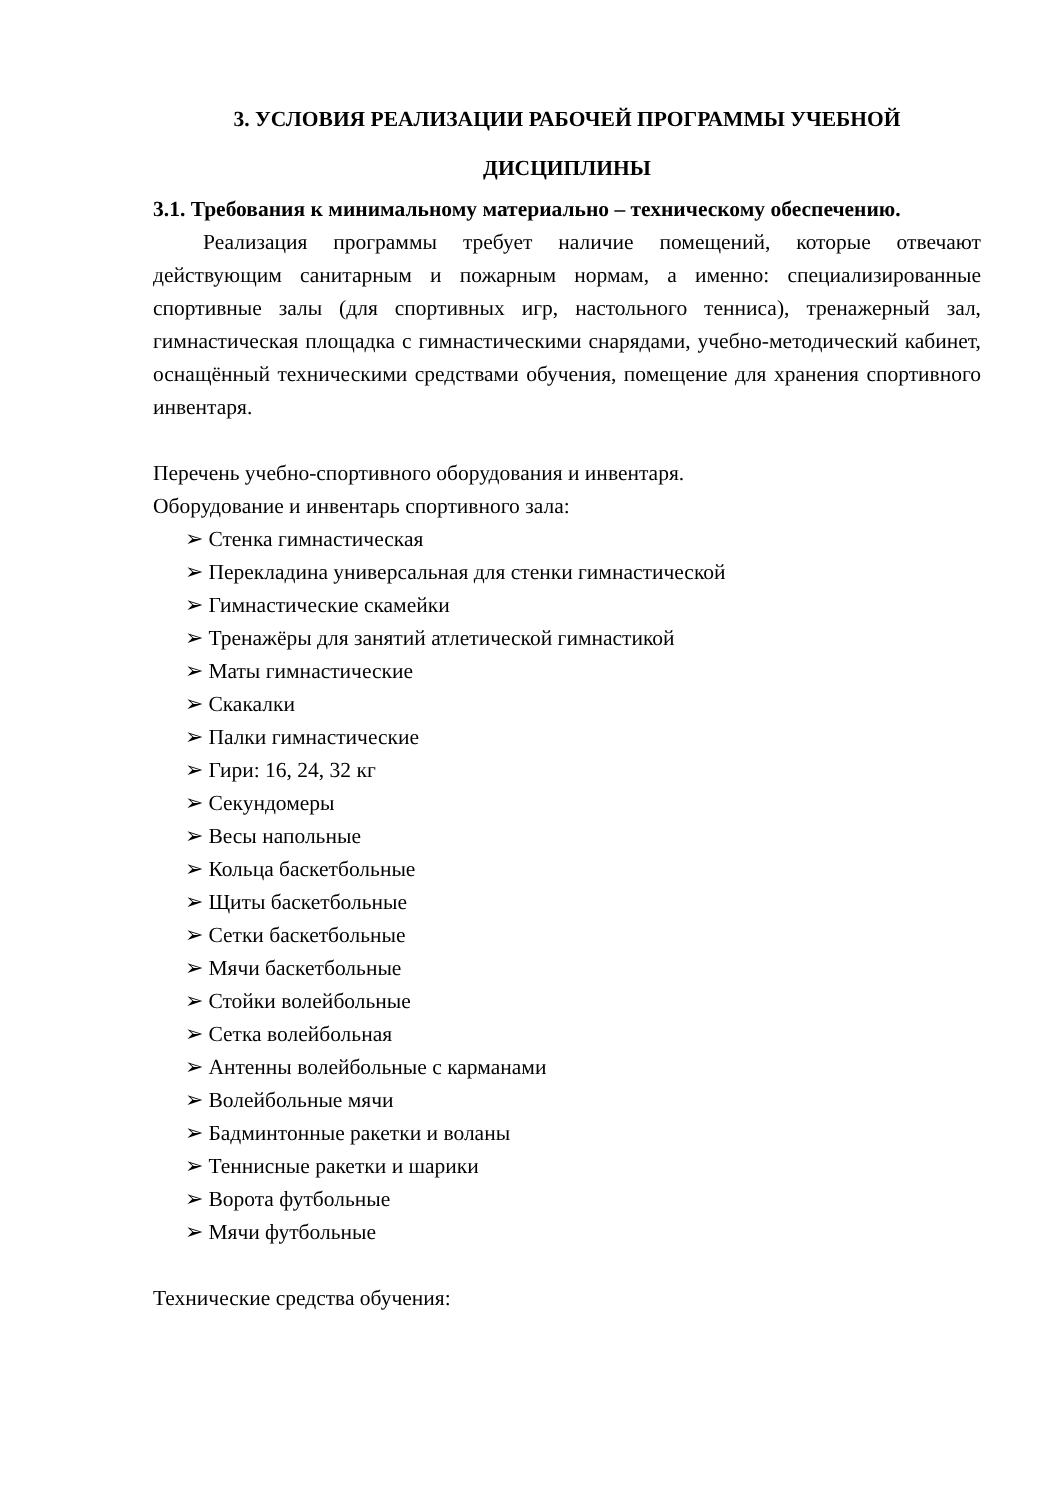3. УСЛОВИЯ РЕАЛИЗАЦИИ РАБОЧЕЙ ПРОГРАММЫ УЧЕБНОЙ ДИСЦИПЛИНЫ
3.1. Требования к минимальному материально – техническому обеспечению.
Реализация программы требует наличие помещений, которые отвечают действующим санитарным и пожарным нормам, а именно: специализированные спортивные залы (для спортивных игр, настольного тенниса), тренажерный зал, гимнастическая площадка с гимнастическими снарядами, учебно-методический кабинет, оснащённый техническими средствами обучения, помещение для хранения спортивного инвентаря.
Перечень учебно-спортивного оборудования и инвентаря.
Оборудование и инвентарь спортивного зала:
➢ Стенка гимнастическая
➢ Перекладина универсальная для стенки гимнастической
➢ Гимнастические скамейки
➢ Тренажёры для занятий атлетической гимнастикой
➢ Маты гимнастические
➢ Скакалки
➢ Палки гимнастические
➢ Гири: 16, 24, 32 кг
➢ Секундомеры
➢ Весы напольные
➢ Кольца баскетбольные
➢ Щиты баскетбольные
➢ Сетки баскетбольные
➢ Мячи баскетбольные
➢ Стойки волейбольные
➢ Сетка волейбольная
➢ Антенны волейбольные с карманами
➢ Волейбольные мячи
➢ Бадминтонные ракетки и воланы
➢ Теннисные ракетки и шарики
➢ Ворота футбольные
➢ Мячи футбольные
Технические средства обучения: